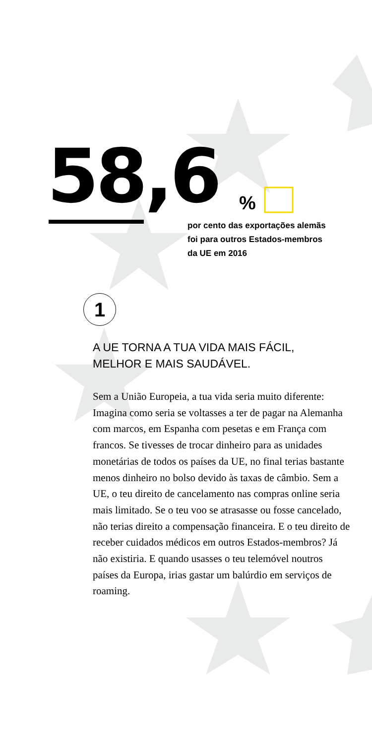58,6 %
por cento das exportações alemãs foi para outros Estados-membros da UE em 2016
1
A UE TORNA A TUA VIDA MAIS FÁCIL,
MELHOR E MAIS SAUDÁVEL.
Sem a União Europeia, a tua vida seria muito diferente: Imagina como seria se voltasses a ter de pagar na Alemanha com marcos, em Espanha com pesetas e em França com francos. Se tivesses de trocar dinheiro para as unidades monetárias de todos os países da UE, no final terias bastante menos dinheiro no bolso devido às taxas de câmbio. Sem a UE, o teu direito de cancelamento nas compras online seria mais limitado. Se o teu voo se atrasasse ou fosse cancelado, não terias direito a compensação financeira. E o teu direito de receber cuidados médicos em outros Estados-membros? Já não existiria. E quando usasses o teu telemóvel noutros países da Europa, irias gastar um balúrdio em serviços de roaming.